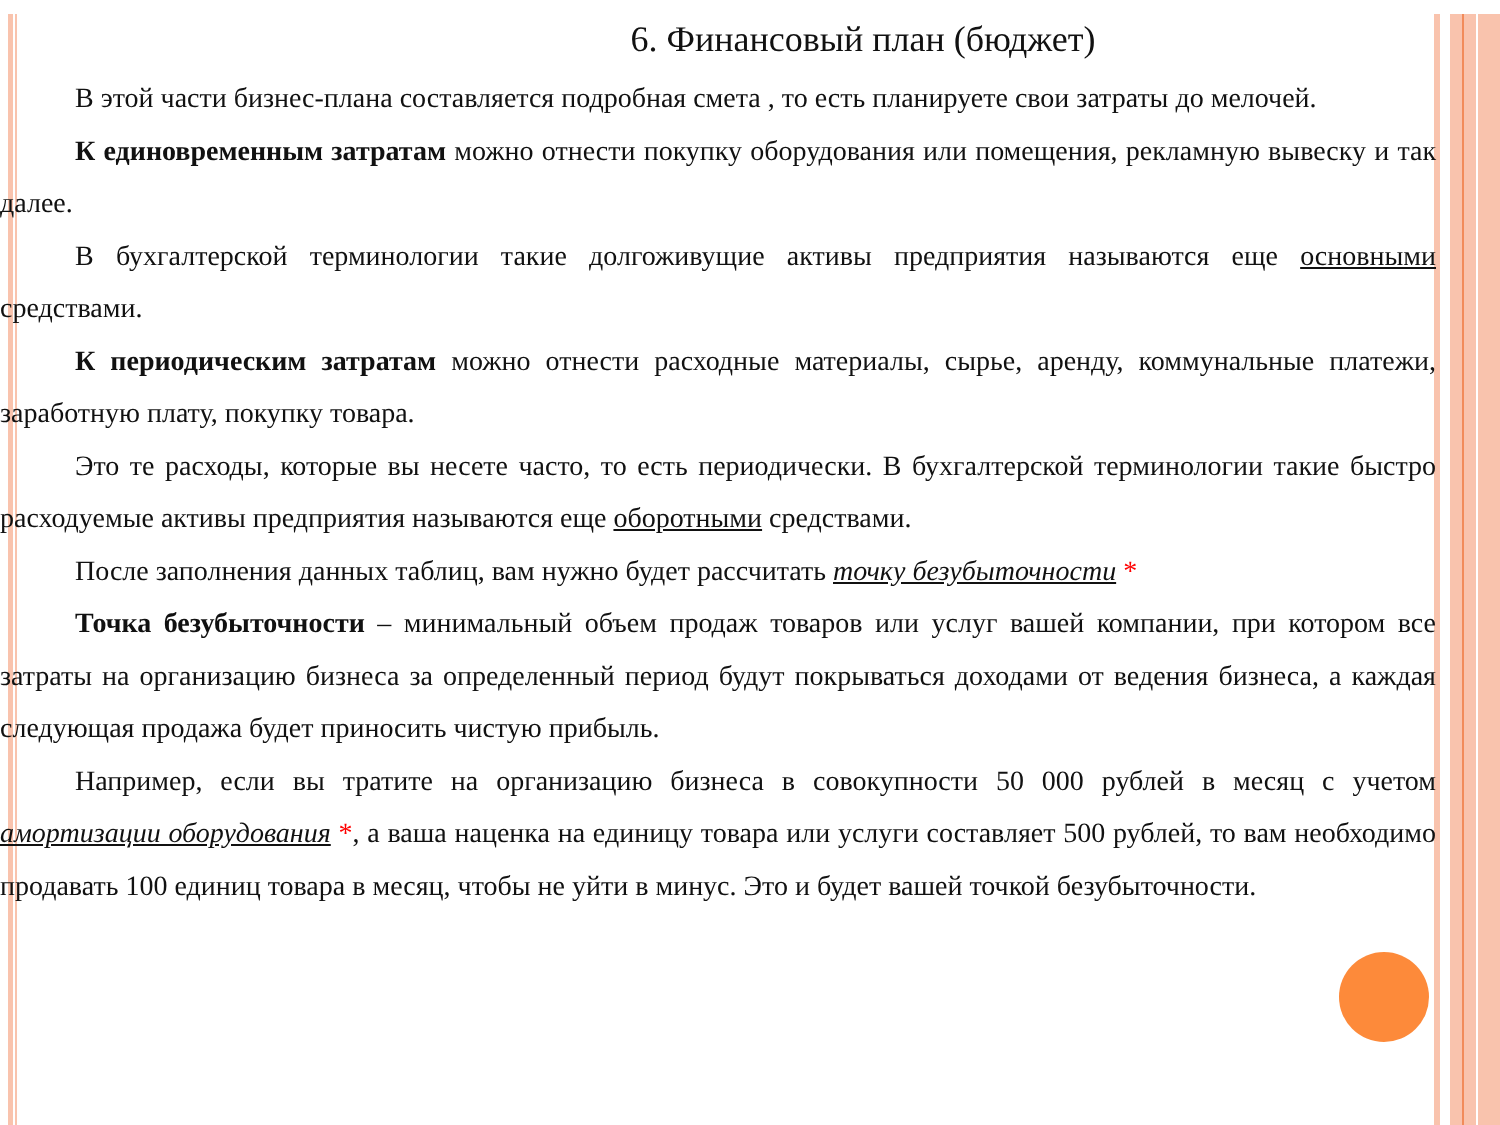6. Финансовый план (бюджет)
В этой части бизнес-плана составляется подробная смета , то есть планируете свои затраты до мелочей.
К единовременным затратам можно отнести покупку оборудования или помещения, рекламную вывеску и так далее.
В бухгалтерской терминологии такие долгоживущие активы предприятия называются еще основными средствами.
К периодическим затратам можно отнести расходные материалы, сырье, аренду, коммунальные платежи, заработную плату, покупку товара.
Это те расходы, которые вы несете часто, то есть периодически. В бухгалтерской терминологии такие быстро расходуемые активы предприятия называются еще оборотными средствами.
После заполнения данных таблиц, вам нужно будет рассчитать точку безубыточности *
Точка безубыточности – минимальный объем продаж товаров или услуг вашей компании, при котором все затраты на организацию бизнеса за определенный период будут покрываться доходами от ведения бизнеса, а каждая следующая продажа будет приносить чистую прибыль.
Например, если вы тратите на организацию бизнеса в совокупности 50 000 рублей в месяц с учетом амортизации оборудования *, а ваша наценка на единицу товара или услуги составляет 500 рублей, то вам необходимо продавать 100 единиц товара в месяц, чтобы не уйти в минус. Это и будет вашей точкой безубыточности.